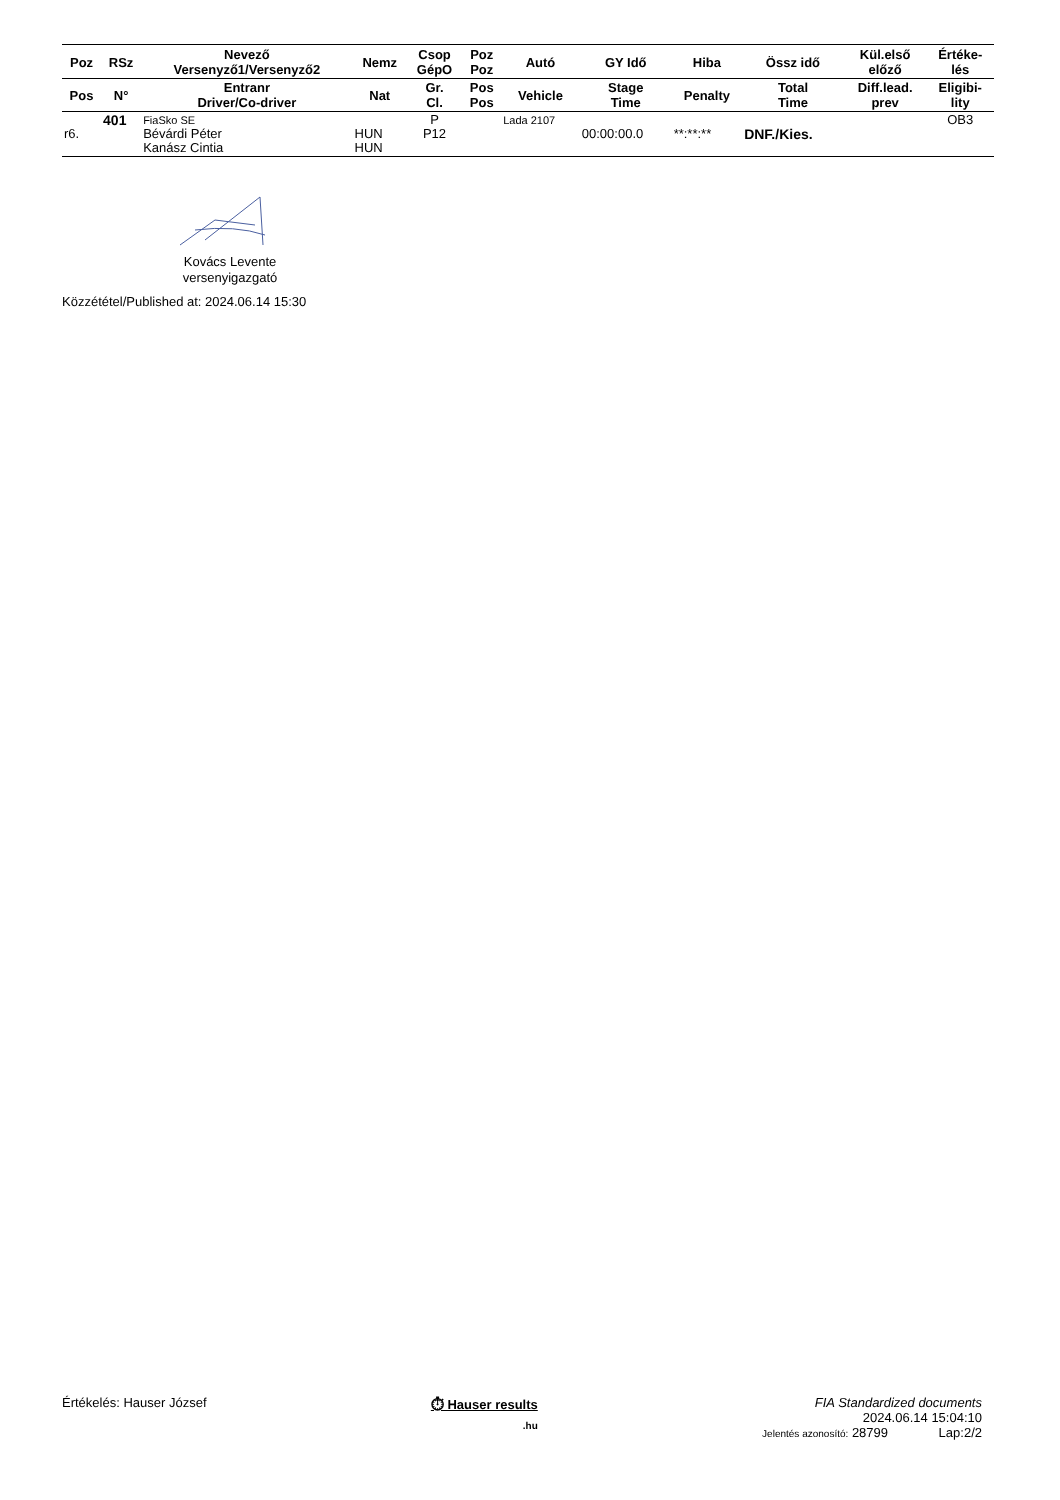| Poz | RSz | Nevező Versenyző1/Versenyző2 | Nemz | Csop GépO | Poz Poz | Autó | GY Idő | Hiba | Össz idő | Kül.első előző | Értéke- lés |
| --- | --- | --- | --- | --- | --- | --- | --- | --- | --- | --- | --- |
| Pos | N° | Entranr Driver/Co-driver | Nat | Gr. Cl. | Pos Pos | Vehicle | Stage Time | Penalty | Total Time | Diff.lead. prev | Eligibi- lity |
| r6. | 401 | FiaSko SE Bévárdi Péter Kanász Cintia | HUN HUN | P P12 | | Lada 2107 | 00:00:00.0 | **:**:** | DNF./Kies. | | OB3 |
Kovács Levente
versenyigazgató
Közzététel/Published at: 2024.06.14 15:30
Értékelés: Hauser József ⏱ Hauser results
.hu
FIA Standardized documents
2024.06.14 15:04:10
Jelentés azonosító: 28799 Lap:2/2